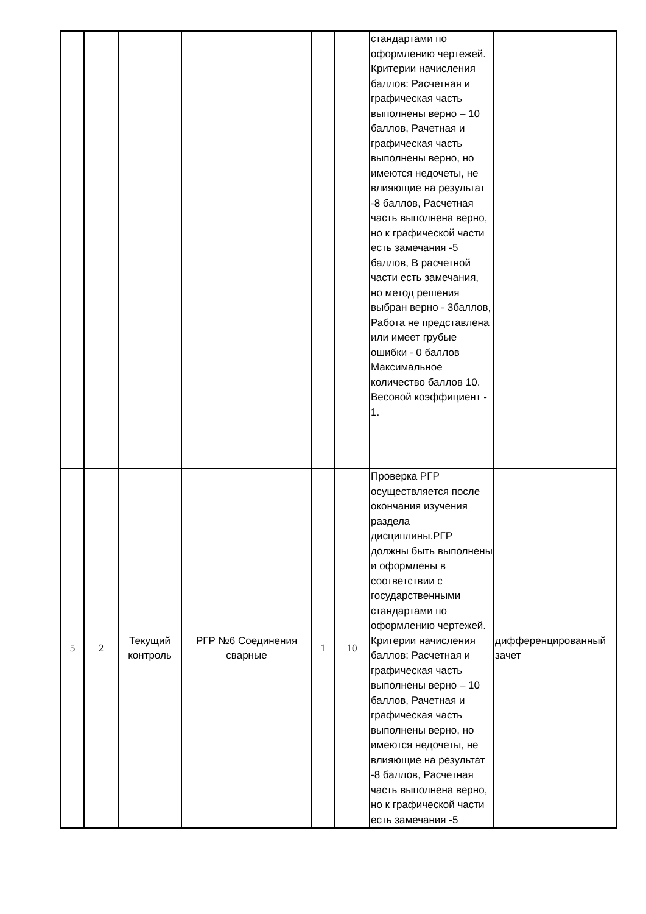| | | | | | | стандартами по оформлению чертежей. Критерии начисления баллов: Расчетная и графическая часть выполнены верно – 10 баллов, Рачетная и графическая часть выполнены верно, но имеются недочеты, не влияющие на результат -8 баллов, Расчетная часть выполнена верно, но к графической части есть замечания -5 баллов, В расчетной части есть замечания, но метод решения выбран верно - 3баллов, Работа не представлена или имеет грубые ошибки - 0 баллов Максимальное количество баллов 10. Весовой коэффициент - 1. | |
| 5 | 2 | Текущий контроль | РГР №6 Соединения сварные | 1 | 10 | Проверка РГР осуществляется после окончания изучения раздела дисциплины.РГР должны быть выполнены и оформлены в соответствии с государственными стандартами по оформлению чертежей. Критерии начисления баллов: Расчетная и графическая часть выполнены верно – 10 баллов, Рачетная и графическая часть выполнены верно, но имеются недочеты, не влияющие на результат -8 баллов, Расчетная часть выполнена верно, но к графической части есть замечания -5 | дифференцированный зачет |